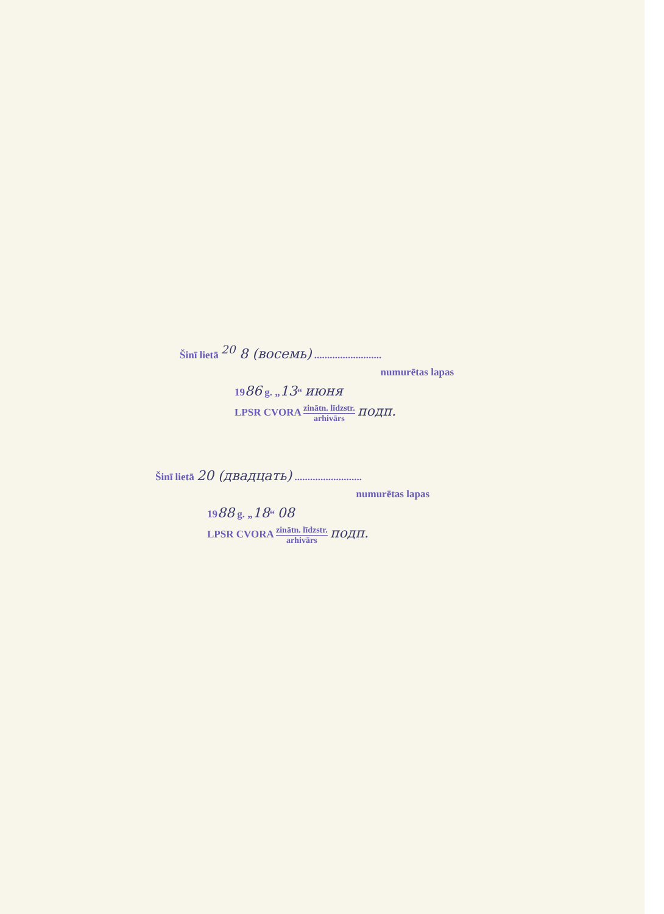Šinī lietā <sup>20</sup> 8 (восемь) ..........................
numurētas lapas
1986 g. „13“ июня
LPSR CVORA zinātn. līdzstr. arhivārs подп.
Šinī lietā 20 (двадцать) ..........................
numurētas lapas
1988 g. „18“ 08
LPSR CVORA zinātn. līdzstr. arhivārs подп.